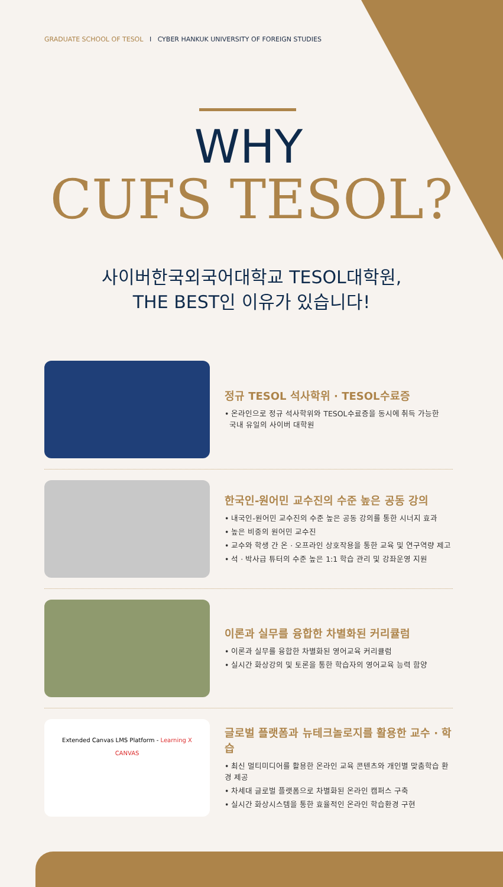GRADUATE SCHOOL OF TESOL I CYBER HANKUK UNIVERSITY OF FOREIGN STUDIES
WHY
CUFS TESOL?
사이버한국외국어대학교 TESOL대학원,
THE BEST인 이유가 있습니다!
정규 TESOL 석사학위 · TESOL수료증
• 온라인으로 정규 석사학위와 TESOL수료증을 동시에 취득 가능한
국내 유일의 사이버 대학원
한국인-원어민 교수진의 수준 높은 공동 강의
• 내국인-원어민 교수진의 수준 높은 공동 강의를 통한 시너지 효과
• 높은 비중의 원어민 교수진
• 교수와 학생 간 온 · 오프라인 상호작용을 통한 교육 및 연구역량 제고
• 석 · 박사급 튜터의 수준 높은 1:1 학습 관리 및 강좌운영 지원
이론과 실무를 융합한 차별화된 커리큘럼
• 이론과 실무를 융합한 차별화된 영어교육 커리큘럼
• 실시간 화상강의 및 토론을 통한 학습자의 영어교육 능력 함양
Extended Canvas LMS Platform - Learning X
CANVAS
글로벌 플랫폼과 뉴테크놀로지를 활용한 교수 · 학습
• 최신 멀티미디어를 활용한 온라인 교육 콘텐츠와 개인별 맞춤학습 환경 제공
• 차세대 글로벌 플랫폼으로 차별화된 온라인 캠퍼스 구축
• 실시간 화상시스템을 통한 효율적인 온라인 학습환경 구현